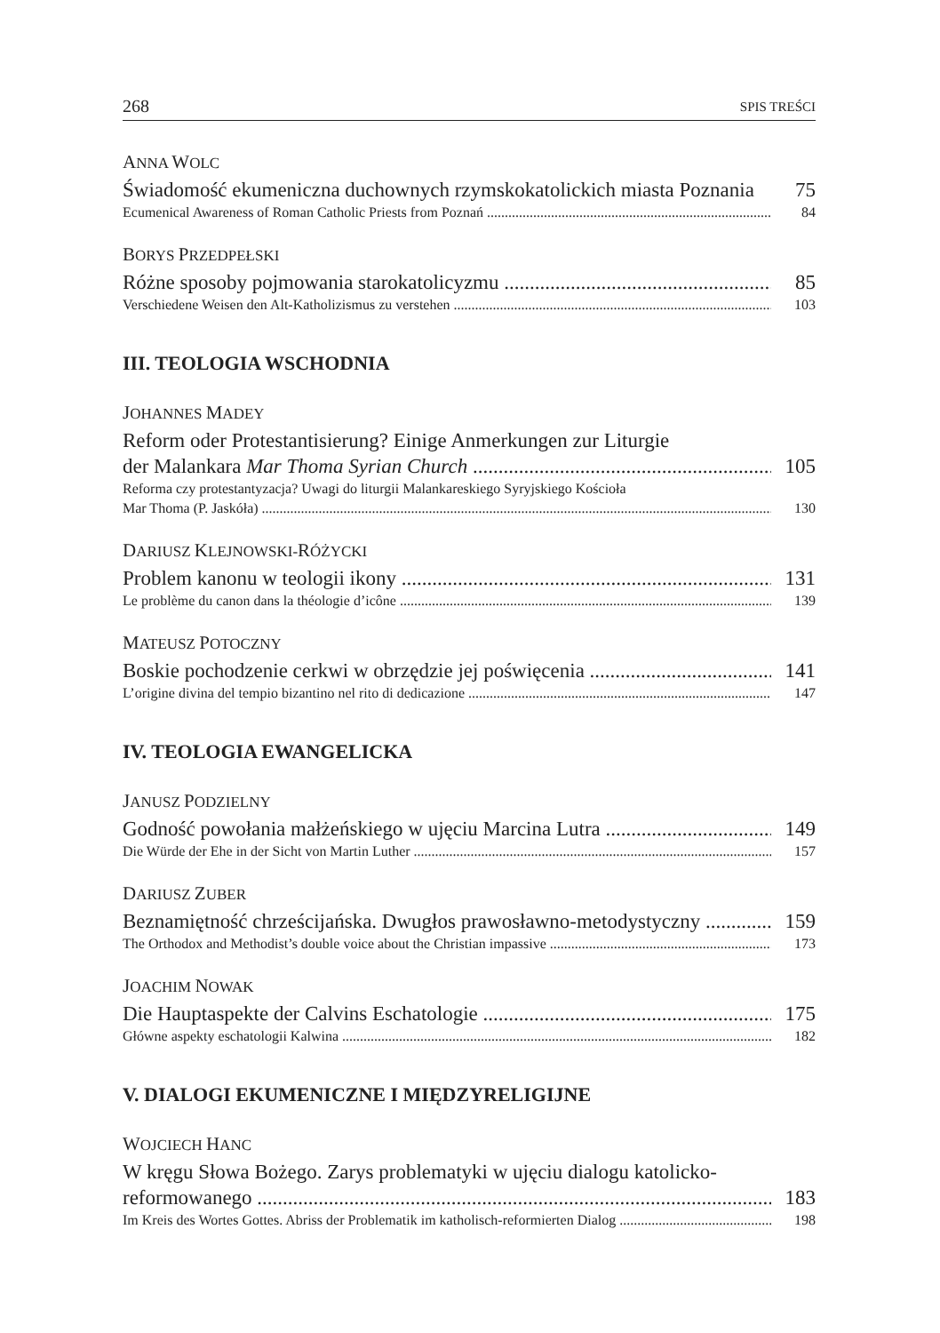268 SPIS TREŚCI
ANNA WOLC
Świadomość ekumeniczna duchownych rzymskokatolickich miasta Poznania 75
Ecumenical Awareness of Roman Catholic Priests from Poznań 84
BORYS PRZEDPEŁSKI
Różne sposoby pojmowania starokatolicyzmu 85
Verschiedene Weisen den Alt-Katholizismus zu verstehen 103
III. TEOLOGIA WSCHODNIA
JOHANNES MADEY
Reform oder Protestantisierung? Einige Anmerkungen zur Liturgie
der Malankara Mar Thoma Syrian Church 105
Reforma czy protestantyzacja? Uwagi do liturgii Malankareskiego Syryjskiego Kościoła
Mar Thoma (P. Jaskóła) 130
DARIUSZ KLEJNOWSKI-RÓŻYCKI
Problem kanonu w teologii ikony 131
Le problème du canon dans la théologie d’icône 139
MATEUSZ POTOCZNY
Boskie pochodzenie cerkwi w obrzędzie jej poświęcenia 141
L’origine divina del tempio bizantino nel rito di dedicazione 147
IV. TEOLOGIA EWANGELICKA
JANUSZ PODZIELNY
Godność powołania małżeńskiego w ujęciu Marcina Lutra 149
Die Würde der Ehe in der Sicht von Martin Luther 157
DARIUSZ ZUBER
Beznamiętność chrześcijańska. Dwugłos prawosławno-metodystyczny 159
The Orthodox and Methodist’s double voice about the Christian impassive 173
JOACHIM NOWAK
Die Hauptaspekte der Calvins Eschatologie 175
Główne aspekty eschatologii Kalwina 182
V. DIALOGI EKUMENICZNE I MIĘDZYRELIGIJNE
WOJCIECH HANC
W kręgu Słowa Bożego. Zarys problematyki w ujęciu dialogu katolicko-
reformowanego 183
Im Kreis des Wortes Gottes. Abriss der Problematik im katholisch-reformierten Dialog 198